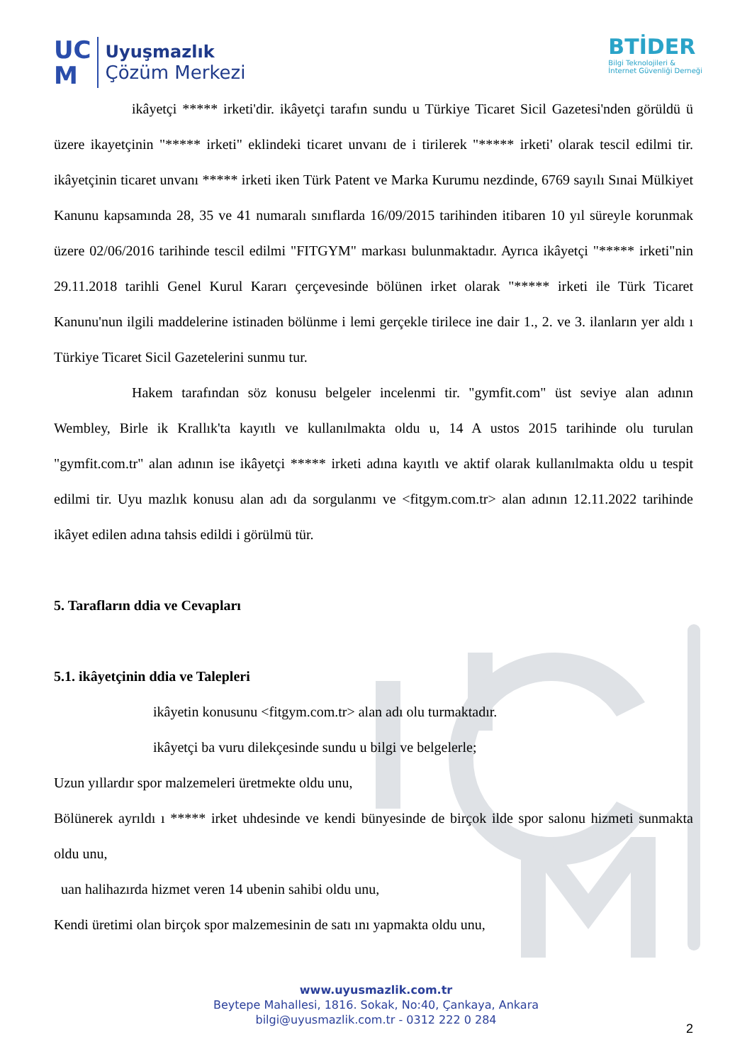UC
M
Uyuşmazlık
Çözüm Merkezi
BTİDER
Bilgi Teknolojileri &
İnternet Güvenliği Derneği
ikâyetçi ***** irketi'dir. ikâyetçi tarafın sundu u Türkiye Ticaret Sicil Gazetesi'nden görüldü ü üzere ikayetçinin "***** irketi" eklindeki ticaret unvanı de i tirilerek "***** irketi' olarak tescil edilmi tir. ikâyetçinin ticaret unvanı ***** irketi iken Türk Patent ve Marka Kurumu nezdinde, 6769 sayılı Sınai Mülkiyet Kanunu kapsamında 28, 35 ve 41 numaralı sınıflarda 16/09/2015 tarihinden itibaren 10 yıl süreyle korunmak üzere 02/06/2016 tarihinde tescil edilmi "FITGYM" markası bulunmaktadır. Ayrıca ikâyetçi "***** irketi"nin 29.11.2018 tarihli Genel Kurul Kararı çerçevesinde bölünen irket olarak "***** irketi ile Türk Ticaret Kanunu'nun ilgili maddelerine istinaden bölünme i lemi gerçekle tirilece ine dair 1., 2. ve 3. ilanların yer aldı ı Türkiye Ticaret Sicil Gazetelerini sunmu tur.
Hakem tarafından söz konusu belgeler incelenmi tir. "gymfit.com" üst seviye alan adının Wembley, Birle ik Krallık'ta kayıtlı ve kullanılmakta oldu u, 14 A ustos 2015 tarihinde olu turulan "gymfit.com.tr" alan adının ise ikâyetçi ***** irketi adına kayıtlı ve aktif olarak kullanılmakta oldu u tespit edilmi tir. Uyu mazlık konusu alan adı da sorgulanmı ve <fitgym.com.tr> alan adının 12.11.2022 tarihinde ikâyet edilen adına tahsis edildi i görülmü tür.
5. Tarafların ddia ve Cevapları
5.1. ikâyetçinin ddia ve Talepleri
ikâyetin konusunu <fitgym.com.tr> alan adı olu turmaktadır.
ikâyetçi ba vuru dilekçesinde sundu u bilgi ve belgelerle;
Uzun yıllardır spor malzemeleri üretmekte oldu unu,
Bölünerek ayrıldı ı ***** irket uhdesinde ve kendi bünyesinde de birçok ilde spor salonu hizmeti sunmakta oldu unu,
uan halihazırda hizmet veren 14 ubenin sahibi oldu unu,
Kendi üretimi olan birçok spor malzemesinin de satı ını yapmakta oldu unu,
www.uyusmazlik.com.tr
Beytepe Mahallesi, 1816. Sokak, No:40, Çankaya, Ankara
bilgi@uyusmazlik.com.tr - 0312 222 0 284
2